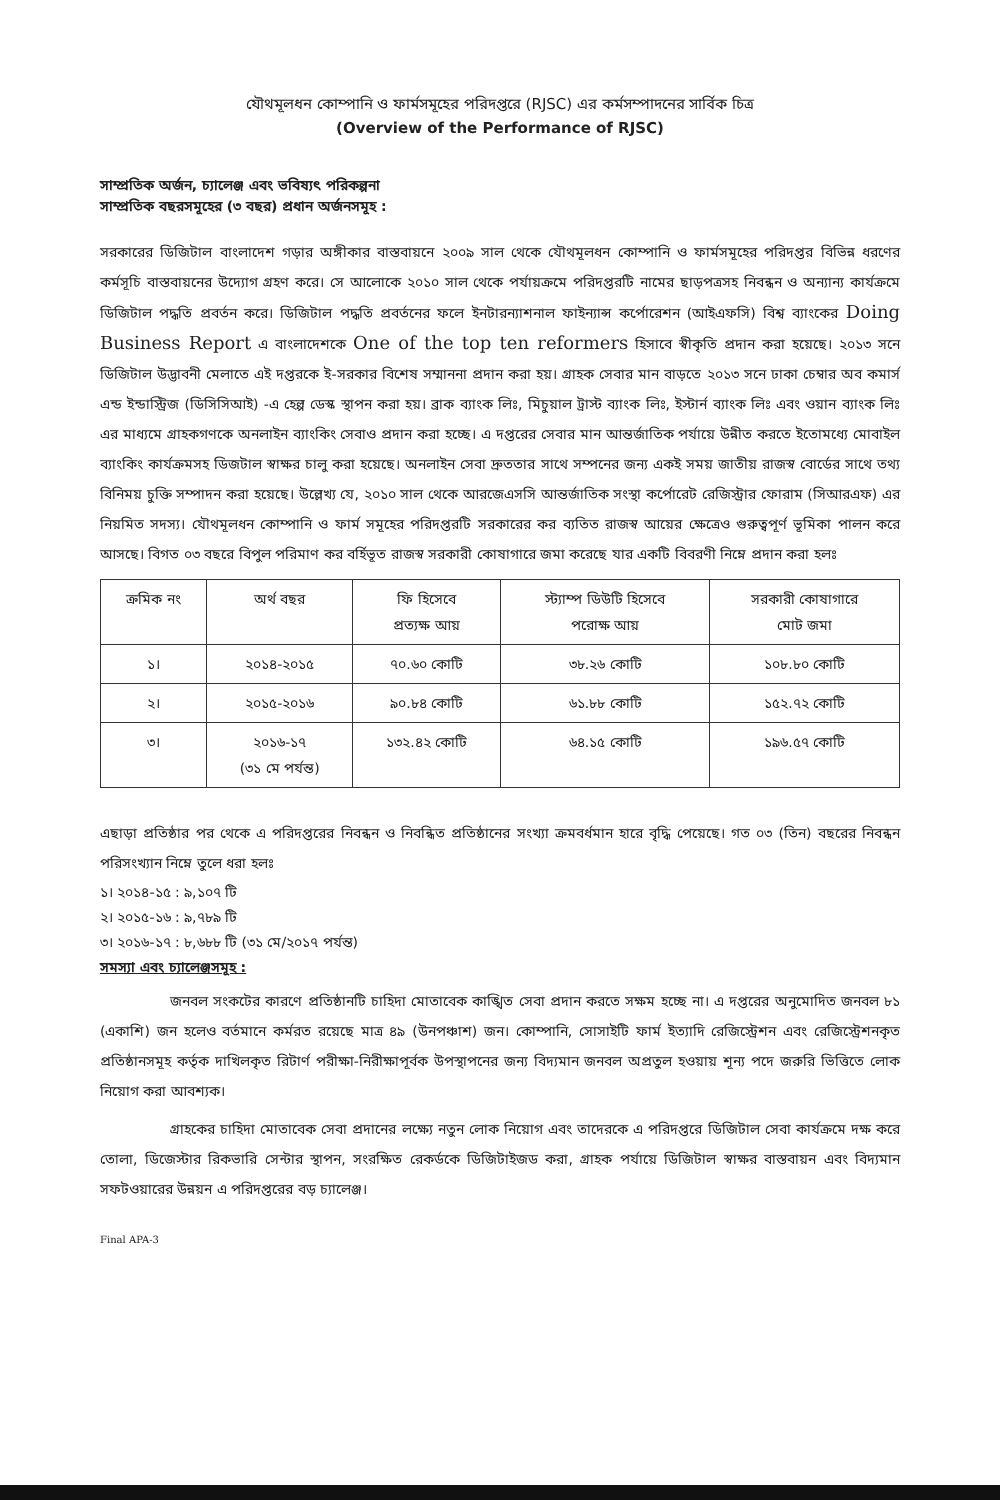যৌথমূলধন কোম্পানি ও ফার্মসমূহের পরিদপ্তরে (RJSC) এর কর্মসম্পাদনের সার্বিক চিত্র
(Overview of the Performance of RJSC)
সাম্প্রতিক অর্জন, চ্যালেঞ্জ এবং ভবিষ্যৎ পরিকল্পনা
সাম্প্রতিক বছরসমূহের (৩ বছর) প্রধান অর্জনসমূহ :
সরকারের ডিজিটাল বাংলাদেশ গড়ার অঙ্গীকার বাস্তবায়নে ২০০৯ সাল থেকে যৌথমূলধন কোম্পানি ও ফার্মসমূহের পরিদপ্তর বিভিন্ন ধরণের কর্মসূচি বাস্তবায়নের উদ্যোগ গ্রহণ করে। সে আলোকে ২০১০ সাল থেকে পর্যায়ক্রমে পরিদপ্তরটি নামের ছাড়পত্রসহ নিবন্ধন ও অন্যান্য কার্যক্রমে ডিজিটাল পদ্ধতি প্রবর্তন করে। ডিজিটাল পদ্ধতি প্রবর্তনের ফলে ইনটারন্যাশনাল ফাইন্যান্স কর্পোরেশন (আইএফসি) বিশ্ব ব্যাংকের Doing Business Report এ বাংলাদেশকে One of the top ten reformers হিসাবে স্বীকৃতি প্রদান করা হয়েছে। ২০১৩ সনে ডিজিটাল উদ্ভাবনী মেলাতে এই দপ্তরকে ই-সরকার বিশেষ সম্মাননা প্রদান করা হয়। গ্রাহক সেবার মান বাড়তে ২০১৩ সনে ঢাকা চেম্বার অব কমার্স এন্ড ইন্ডাস্ট্রিজ (ডিসিসিআই) -এ হেল্প ডেস্ক স্থাপন করা হয়। ব্রাক ব্যাংক লিঃ, মিচুয়াল ট্রাস্ট ব্যাংক লিঃ, ইস্টার্ন ব্যাংক লিঃ এবং ওয়ান ব্যাংক লিঃ এর মাধ্যমে গ্রাহকগণকে অনলাইন ব্যাংকিং সেবাও প্রদান করা হচ্ছে। এ দপ্তরের সেবার মান আন্তর্জাতিক পর্যায়ে উন্নীত করতে ইতোমধ্যে মোবাইল ব্যাংকিং কার্যক্রমসহ ডিজটাল স্বাক্ষর চালু করা হয়েছে। অনলাইন সেবা দ্রুততার সাথে সম্পনের জন্য একই সময় জাতীয় রাজস্ব বোর্ডের সাথে তথ্য বিনিময় চুক্তি সম্পাদন করা হয়েছে। উল্লেখ্য যে, ২০১০ সাল থেকে আরজেএসসি আন্তর্জাতিক সংস্থা কর্পোরেট রেজিস্ট্রার ফোরাম (সিআরএফ) এর নিয়মিত সদস্য। যৌথমূলধন কোম্পানি ও ফার্ম সমূহের পরিদপ্তরটি সরকারের কর ব্যতিত রাজস্ব আয়ের ক্ষেত্রেও গুরুত্বপূর্ণ ভূমিকা পালন করে আসছে। বিগত ০৩ বছরে বিপুল পরিমাণ কর বর্হিভূত রাজস্ব সরকারী কোষাগারে জমা করেছে যার একটি বিবরণী নিম্নে প্রদান করা হলঃ
| ক্রমিক নং | অর্থ বছর | ফি হিসেবে প্রত্যক্ষ আয় | স্ট্যাম্প ডিউটি হিসেবে পরোক্ষ আয় | সরকারী কোষাগারে মোট জমা |
| --- | --- | --- | --- | --- |
| ১। | ২০১৪-২০১৫ | ৭০.৬০ কোটি | ৩৮.২৬ কোটি | ১০৮.৮০ কোটি |
| ২। | ২০১৫-২০১৬ | ৯০.৮৪ কোটি | ৬১.৮৮ কোটি | ১৫২.৭২ কোটি |
| ৩। | ২০১৬-১৭ (৩১ মে পর্যন্ত) | ১৩২.৪২ কোটি | ৬৪.১৫ কোটি | ১৯৬.৫৭ কোটি |
এছাড়া প্রতিষ্ঠার পর থেকে এ পরিদপ্তরের নিবন্ধন ও নিবন্ধিত প্রতিষ্ঠানের সংখ্যা ক্রমবর্ধমান হারে বৃদ্ধি পেয়েছে। গত ০৩ (তিন) বছরের নিবন্ধন পরিসংখ্যান নিম্নে তুলে ধরা হলঃ
১। ২০১৪-১৫ : ৯,১০৭ টি
২। ২০১৫-১৬ : ৯,৭৮৯ টি
৩। ২০১৬-১৭ : ৮,৬৮৮ টি (৩১ মে/২০১৭ পর্যন্ত)
সমস্যা এবং চ্যালেঞ্জসমূহ :
জনবল সংকটের কারণে প্রতিষ্ঠানটি চাহিদা মোতাবেক কাঙ্খিত সেবা প্রদান করতে সক্ষম হচ্ছে না। এ দপ্তরের অনুমোদিত জনবল ৮১ (একাশি) জন হলেও বর্তমানে কর্মরত রয়েছে মাত্র ৪৯ (উনপঞ্চাশ) জন। কোম্পানি, সোসাইটি ফার্ম ইত্যাদি রেজিস্ট্রেশন এবং রেজিস্ট্রেশনকৃত প্রতিষ্ঠানসমূহ কর্তৃক দাখিলকৃত রিটার্ণ পরীক্ষা-নিরীক্ষাপূর্বক উপস্থাপনের জন্য বিদ্যমান জনবল অপ্রতুল হওয়ায় শূন্য পদে জরুরি ভিত্তিতে লোক নিয়োগ করা আবশ্যক।
গ্রাহকের চাহিদা মোতাবেক সেবা প্রদানের লক্ষ্যে নতুন লোক নিয়োগ এবং তাদেরকে এ পরিদপ্তরে ডিজিটাল সেবা কার্যক্রমে দক্ষ করে তোলা, ডিজেস্টার রিকভারি সেন্টার স্থাপন, সংরক্ষিত রেকর্ডকে ডিজিটাইজড করা, গ্রাহক পর্যায়ে ডিজিটাল স্বাক্ষর বাস্তবায়ন এবং বিদ্যমান সফটওয়ারের উন্নয়ন এ পরিদপ্তরের বড় চ্যালেঞ্জ।
Final APA-3